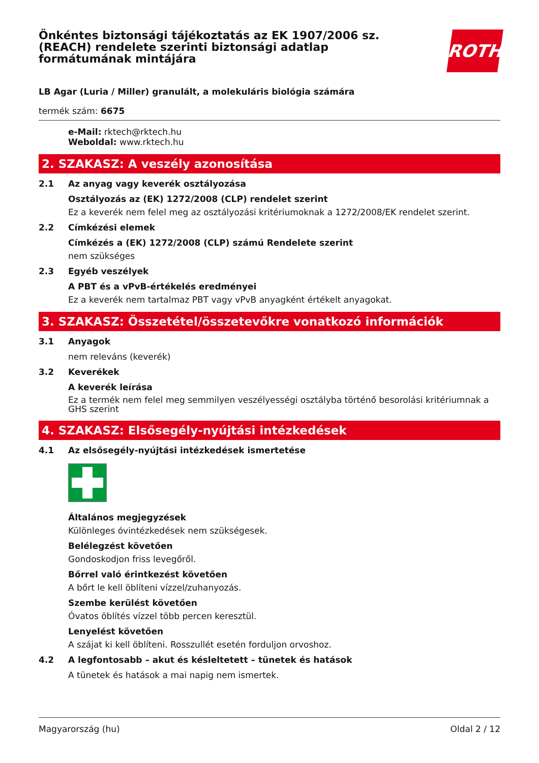Önkéntes biztonsági tájékoztatás az EK 1907/2006 sz.
(REACH) rendelete szerinti biztonsági adatlap
formátumának mintájára
ROTH
LB Agar (Luria / Miller) granulált, a molekuláris biológia számára
termék szám: 6675
e-Mail: rktech@rktech.hu
Weboldal: www.rktech.hu
2. SZAKASZ: A veszély azonosítása
2.1 Az anyag vagy keverék osztályozása
Osztályozás az (EK) 1272/2008 (CLP) rendelet szerint
Ez a keverék nem felel meg az osztályozási kritériumoknak a 1272/2008/EK rendelet szerint.
2.2 Címkézési elemek
Címkézés a (EK) 1272/2008 (CLP) számú Rendelete szerint
nem szükséges
2.3 Egyéb veszélyek
A PBT és a vPvB-értékelés eredményei
Ez a keverék nem tartalmaz PBT vagy vPvB anyagként értékelt anyagokat.
3. SZAKASZ: Összetétel/összetevőkre vonatkozó információk
3.1 Anyagok
nem releváns (keverék)
3.2 Keverékek
A keverék leírása
Ez a termék nem felel meg semmilyen veszélyességi osztályba történő besorolási kritériumnak a GHS szerint
4. SZAKASZ: Elsősegély-nyújtási intézkedések
4.1 Az elsősegély-nyújtási intézkedések ismertetése
Általános megjegyzések
Különleges óvintézkedések nem szükségesek.
Belélegzést követően
Gondoskodjon friss levegőről.
Bőrrel való érintkezést követően
A bőrt le kell öblíteni vízzel/zuhanyozás.
Szembe kerülést követően
Óvatos öblítés vízzel több percen keresztül.
Lenyelést követően
A szájat ki kell öblíteni. Rosszullét esetén forduljon orvoshoz.
4.2 A legfontosabb – akut és késleltetett – tünetek és hatások
A tünetek és hatások a mai napig nem ismertek.
Magyarország (hu) Oldal 2 / 12